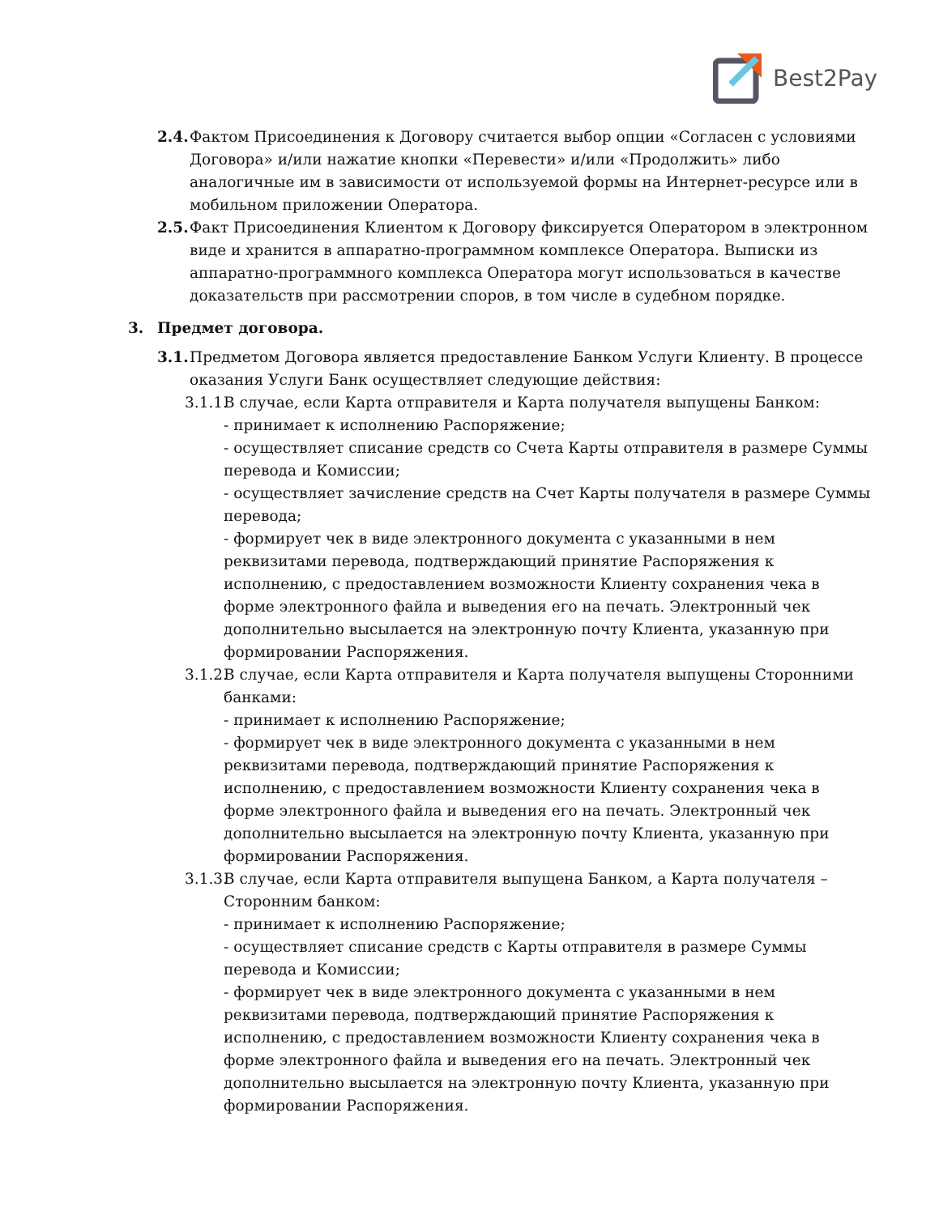Best2Pay
2.4.
Фактом Присоединения к Договору считается выбор опции «Согласен с условиями Договора» и/или нажатие кнопки «Перевести» и/или «Продолжить» либо аналогичные им в зависимости от используемой формы на Интернет-ресурсе или в мобильном приложении Оператора.
2.5.
Факт Присоединения Клиентом к Договору фиксируется Оператором в электронном виде и хранится в аппаратно-программном комплексе Оператора. Выписки из аппаратно-программного комплекса Оператора могут использоваться в качестве доказательств при рассмотрении споров, в том числе в судебном порядке.
3. Предмет договора.
3.1.
Предметом Договора является предоставление Банком Услуги Клиенту. В процессе оказания Услуги Банк осуществляет следующие действия:
3.1.1.
В случае, если Карта отправителя и Карта получателя выпущены Банком:
- принимает к исполнению Распоряжение;
- осуществляет списание средств со Счета Карты отправителя в размере Суммы перевода и Комиссии;
- осуществляет зачисление средств на Счет Карты получателя в размере Суммы перевода;
- формирует чек в виде электронного документа с указанными в нем реквизитами перевода, подтверждающий принятие Распоряжения к исполнению, с предоставлением возможности Клиенту сохранения чека в форме электронного файла и выведения его на печать. Электронный чек дополнительно высылается на электронную почту Клиента, указанную при формировании Распоряжения.
3.1.2.
В случае, если Карта отправителя и Карта получателя выпущены Сторонними банками:
- принимает к исполнению Распоряжение;
- формирует чек в виде электронного документа с указанными в нем реквизитами перевода, подтверждающий принятие Распоряжения к исполнению, с предоставлением возможности Клиенту сохранения чека в форме электронного файла и выведения его на печать. Электронный чек дополнительно высылается на электронную почту Клиента, указанную при формировании Распоряжения.
3.1.3.
В случае, если Карта отправителя выпущена Банком, а Карта получателя – Сторонним банком:
- принимает к исполнению Распоряжение;
- осуществляет списание средств с Карты отправителя в размере Суммы перевода и Комиссии;
- формирует чек в виде электронного документа с указанными в нем реквизитами перевода, подтверждающий принятие Распоряжения к исполнению, с предоставлением возможности Клиенту сохранения чека в форме электронного файла и выведения его на печать. Электронный чек дополнительно высылается на электронную почту Клиента, указанную при формировании Распоряжения.